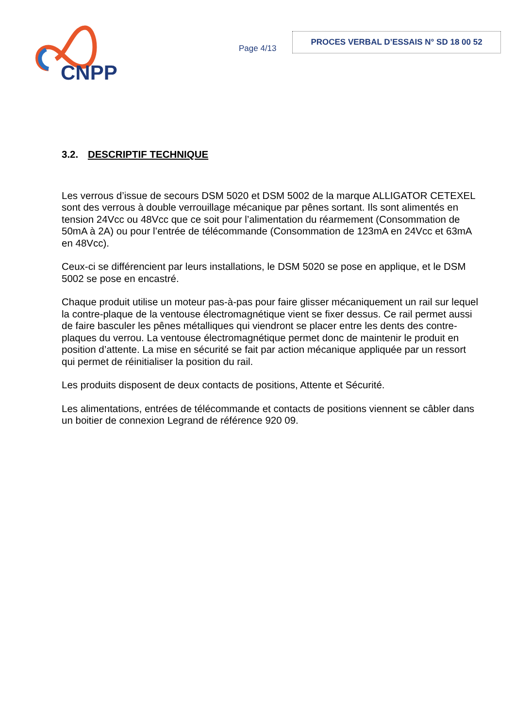CNPP
Page 4/13
PROCES VERBAL D’ESSAIS N° SD 18 00 52
3.2. DESCRIPTIF TECHNIQUE
Les verrous d’issue de secours DSM 5020 et DSM 5002 de la marque ALLIGATOR CETEXEL sont des verrous à double verrouillage mécanique par pênes sortant. Ils sont alimentés en tension 24Vcc ou 48Vcc que ce soit pour l’alimentation du réarmement (Consommation de 50mA à 2A) ou pour l’entrée de télécommande (Consommation de 123mA en 24Vcc et 63mA en 48Vcc).
Ceux-ci se différencient par leurs installations, le DSM 5020 se pose en applique, et le DSM 5002 se pose en encastré.
Chaque produit utilise un moteur pas-à-pas pour faire glisser mécaniquement un rail sur lequel la contre-plaque de la ventouse électromagnétique vient se fixer dessus. Ce rail permet aussi de faire basculer les pênes métalliques qui viendront se placer entre les dents des contre-plaques du verrou. La ventouse électromagnétique permet donc de maintenir le produit en position d’attente. La mise en sécurité se fait par action mécanique appliquée par un ressort qui permet de réinitialiser la position du rail.
Les produits disposent de deux contacts de positions, Attente et Sécurité.
Les alimentations, entrées de télécommande et contacts de positions viennent se câbler dans un boitier de connexion Legrand de référence 920 09.